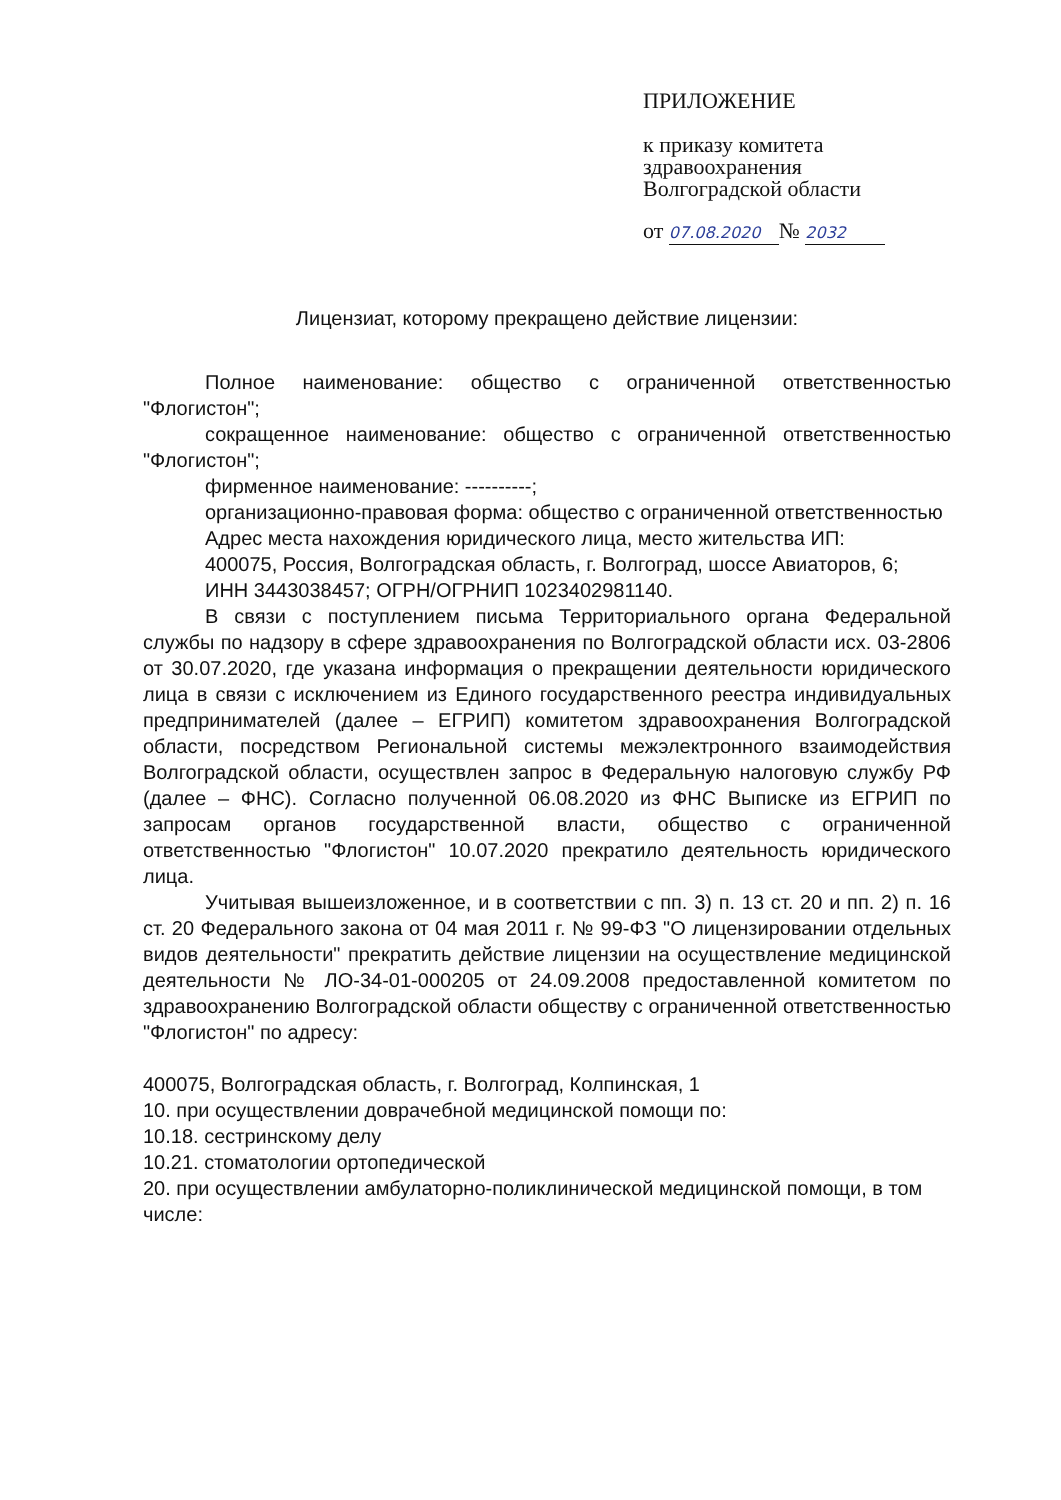ПРИЛОЖЕНИЕ
к приказу комитета
здравоохранения
Волгоградской области
от 07.08.2020 № 2032
Лицензиат, которому прекращено действие лицензии:
Полное наименование: общество с ограниченной ответственностью "Флогистон";
сокращенное наименование: общество с ограниченной ответственностью "Флогистон";
фирменное наименование: ----------;
организационно-правовая форма: общество с ограниченной ответственностью
Адрес места нахождения юридического лица, место жительства ИП:
400075, Россия, Волгоградская область, г. Волгоград, шоссе Авиаторов, 6;
ИНН 3443038457; ОГРН/ОГРНИП 1023402981140.
В связи с поступлением письма Территориального органа Федеральной службы по надзору в сфере здравоохранения по Волгоградской области исх. 03-2806 от 30.07.2020, где указана информация о прекращении деятельности юридического лица в связи с исключением из Единого государственного реестра индивидуальных предпринимателей (далее – ЕГРИП) комитетом здравоохранения Волгоградской области, посредством Региональной системы межэлектронного взаимодействия Волгоградской области, осуществлен запрос в Федеральную налоговую службу РФ (далее – ФНС). Согласно полученной 06.08.2020 из ФНС Выписке из ЕГРИП по запросам органов государственной власти, общество с ограниченной ответственностью "Флогистон" 10.07.2020 прекратило деятельность юридического лица.
Учитывая вышеизложенное, и в соответствии с пп. 3) п. 13 ст. 20 и пп. 2) п. 16 ст. 20 Федерального закона от 04 мая 2011 г. № 99-ФЗ "О лицензировании отдельных видов деятельности" прекратить действие лицензии на осуществление медицинской деятельности № ЛО-34-01-000205 от 24.09.2008 предоставленной комитетом по здравоохранению Волгоградской области обществу с ограниченной ответственностью "Флогистон" по адресу:
400075, Волгоградская область, г. Волгоград, Колпинская, 1
10. при осуществлении доврачебной медицинской помощи по:
10.18. сестринскому делу
10.21. стоматологии ортопедической
20. при осуществлении амбулаторно-поликлинической медицинской помощи, в том числе: